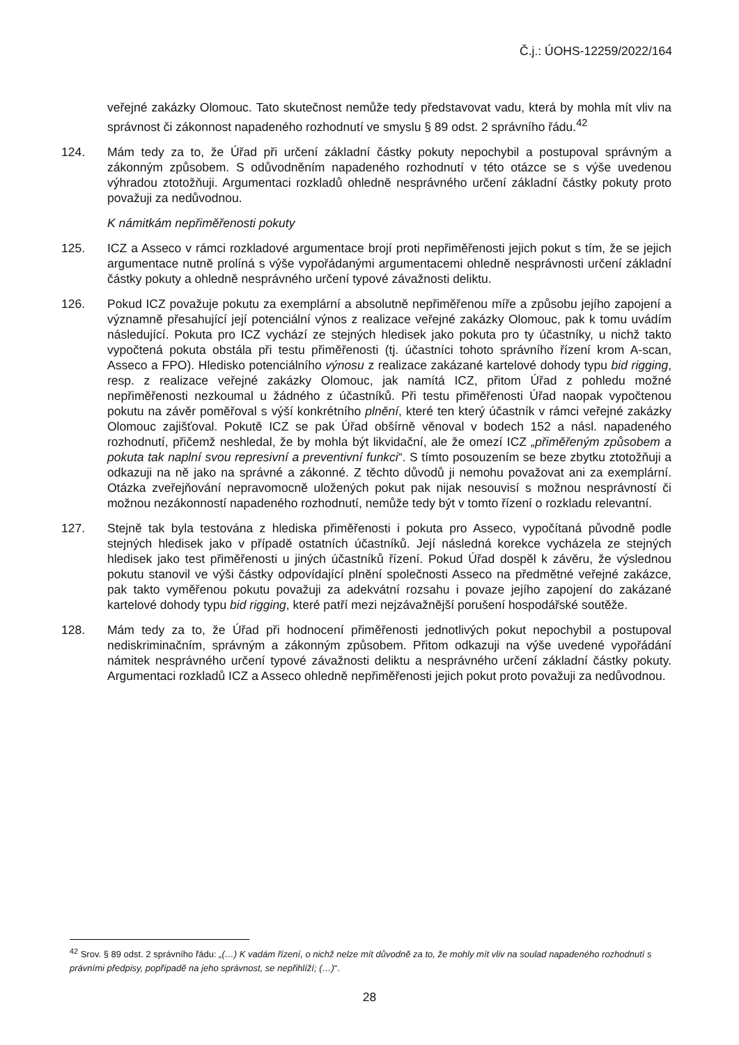Č.j.: ÚOHS-12259/2022/164
veřejné zakázky Olomouc. Tato skutečnost nemůže tedy představovat vadu, která by mohla mít vliv na správnost či zákonnost napadeného rozhodnutí ve smyslu § 89 odst. 2 správního řádu.<sup>42</sup>
124. Mám tedy za to, že Úřad při určení základní částky pokuty nepochybil a postupoval správným a zákonným způsobem. S odůvodněním napadeného rozhodnutí v této otázce se s výše uvedenou výhradou ztotožňuji. Argumentaci rozkladů ohledně nesprávného určení základní částky pokuty proto považuji za nedůvodnou.
K námitkám nepřiměřenosti pokuty
125. ICZ a Asseco v rámci rozkladové argumentace brojí proti nepřiměřenosti jejich pokut s tím, že se jejich argumentace nutně prolíná s výše vypořádanými argumentacemi ohledně nesprávnosti určení základní částky pokuty a ohledně nesprávného určení typové závažnosti deliktu.
126. Pokud ICZ považuje pokutu za exemplární a absolutně nepřiměřenou míře a způsobu jejího zapojení a významně přesahující její potenciální výnos z realizace veřejné zakázky Olomouc, pak k tomu uvádím následující. Pokuta pro ICZ vychází ze stejných hledisek jako pokuta pro ty účastníky, u nichž takto vypočtená pokuta obstála při testu přiměřenosti (tj. účastníci tohoto správního řízení krom A-scan, Asseco a FPO). Hledisko potenciálního výnosu z realizace zakázané kartelové dohody typu bid rigging, resp. z realizace veřejné zakázky Olomouc, jak namítá ICZ, přitom Úřad z pohledu možné nepřiměřenosti nezkoumal u žádného z účastníků. Při testu přiměřenosti Úřad naopak vypočtenou pokutu na závěr poměřoval s výší konkrétního plnění, které ten který účastník v rámci veřejné zakázky Olomouc zajišťoval. Pokutě ICZ se pak Úřad obšírně věnoval v bodech 152 a násl. napadeného rozhodnutí, přičemž neshledal, že by mohla být likvidační, ale že omezí ICZ „přiměřeným způsobem a pokuta tak naplní svou represivní a preventivní funkci“. S tímto posouzením se beze zbytku ztotožňuji a odkazuji na ně jako na správné a zákonné. Z těchto důvodů ji nemohu považovat ani za exemplární. Otázka zveřejňování nepravomocně uložených pokut pak nijak nesouvisí s možnou nesprávností či možnou nezákonností napadeného rozhodnutí, nemůže tedy být v tomto řízení o rozkladu relevantní.
127. Stejně tak byla testována z hlediska přiměřenosti i pokuta pro Asseco, vypočítaná původně podle stejných hledisek jako v případě ostatních účastníků. Její následná korekce vycházela ze stejných hledisek jako test přiměřenosti u jiných účastníků řízení. Pokud Úřad dospěl k závěru, že výslednou pokutu stanovil ve výši částky odpovídající plnění společnosti Asseco na předmětné veřejné zakázce, pak takto vyměřenou pokutu považuji za adekvátní rozsahu i povaze jejího zapojení do zakázané kartelové dohody typu bid rigging, které patří mezi nejzávažnější porušení hospodářské soutěže.
128. Mám tedy za to, že Úřad při hodnocení přiměřenosti jednotlivých pokut nepochybil a postupoval nediskriminačním, správným a zákonným způsobem. Přitom odkazuji na výše uvedené vypořádání námitek nesprávného určení typové závažnosti deliktu a nesprávného určení základní částky pokuty. Argumentaci rozkladů ICZ a Asseco ohledně nepřiměřenosti jejich pokut proto považuji za nedůvodnou.
<sup>42</sup> Srov. § 89 odst. 2 správního řádu: „(…) K vadám řízení, o nichž nelze mít důvodně za to, že mohly mít vliv na soulad napadeného rozhodnutí s právními předpisy, popřípadě na jeho správnost, se nepřihlíží; (…)“.
28